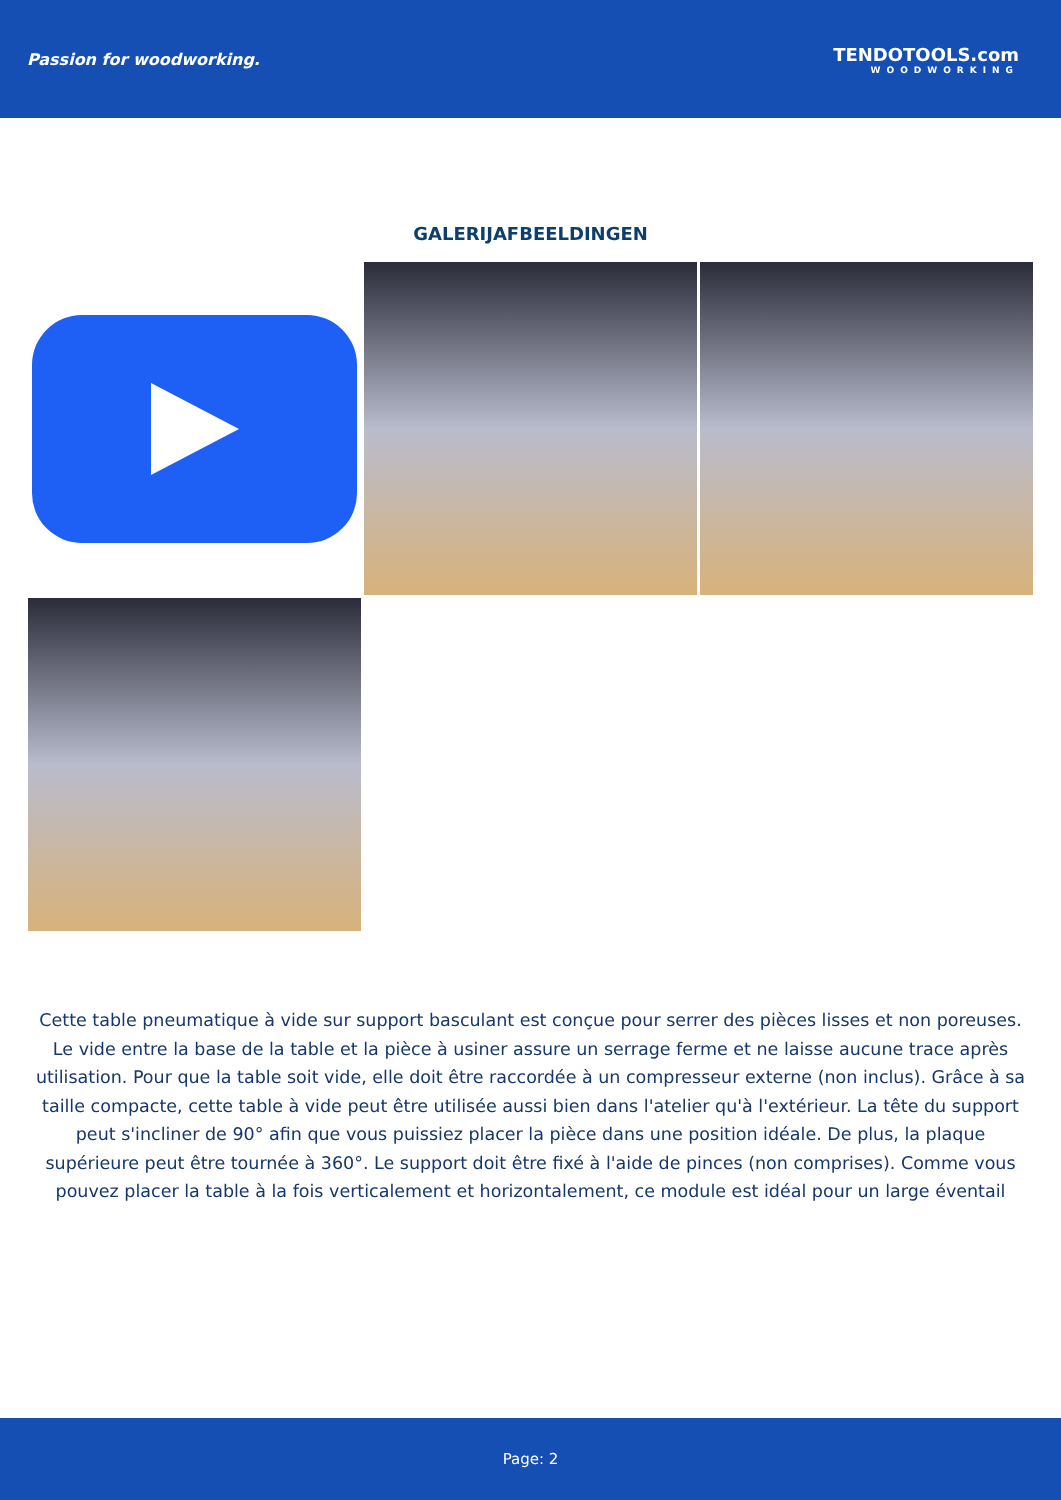Passion for woodworking. TENDOTOOLS.com
WOODWORKING
GALERIJAFBEELDINGEN
Cette table pneumatique à vide sur support basculant est conçue pour serrer des pièces lisses et non poreuses. Le vide entre la base de la table et la pièce à usiner assure un serrage ferme et ne laisse aucune trace après utilisation. Pour que la table soit vide, elle doit être raccordée à un compresseur externe (non inclus). Grâce à sa taille compacte, cette table à vide peut être utilisée aussi bien dans l'atelier qu'à l'extérieur. La tête du support peut s'incliner de 90° afin que vous puissiez placer la pièce dans une position idéale. De plus, la plaque supérieure peut être tournée à 360°. Le support doit être fixé à l'aide de pinces (non comprises). Comme vous pouvez placer la table à la fois verticalement et horizontalement, ce module est idéal pour un large éventail
Page: 2